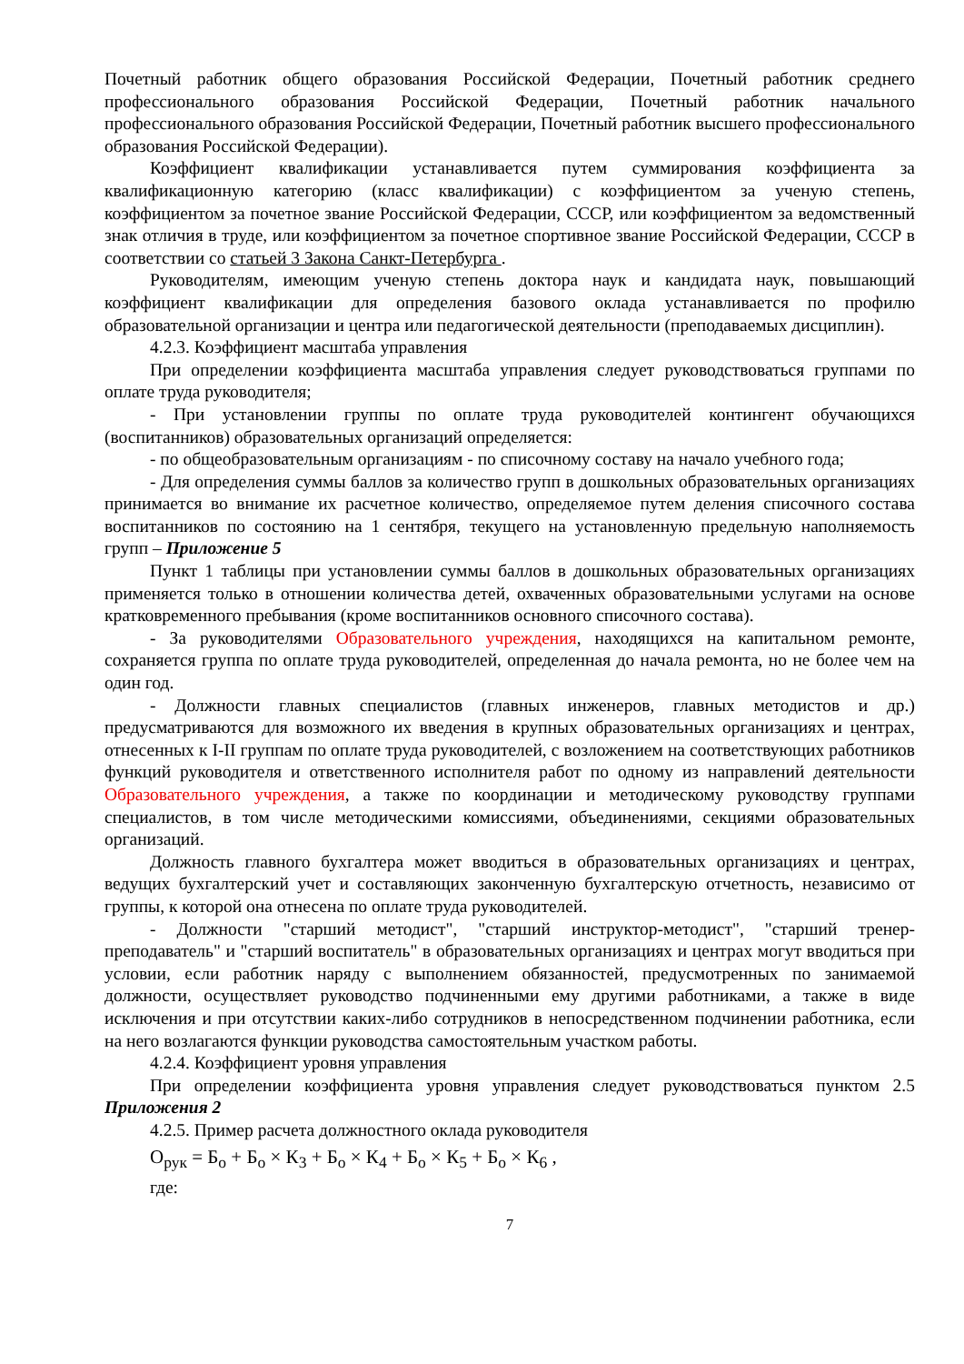Почетный работник общего образования Российской Федерации, Почетный работник среднего профессионального образования Российской Федерации, Почетный работник начального профессионального образования Российской Федерации, Почетный работник высшего профессионального образования Российской Федерации).
Коэффициент квалификации устанавливается путем суммирования коэффициента за квалификационную категорию (класс квалификации) с коэффициентом за ученую степень, коэффициентом за почетное звание Российской Федерации, СССР, или коэффициентом за ведомственный знак отличия в труде, или коэффициентом за почетное спортивное звание Российской Федерации, СССР в соответствии со статьей 3 Закона Санкт-Петербурга .
Руководителям, имеющим ученую степень доктора наук и кандидата наук, повышающий коэффициент квалификации для определения базового оклада устанавливается по профилю образовательной организации и центра или педагогической деятельности (преподаваемых дисциплин).
4.2.3. Коэффициент масштаба управления
При определении коэффициента масштаба управления следует руководствоваться группами по оплате труда руководителя;
- При установлении группы по оплате труда руководителей контингент обучающихся (воспитанников) образовательных организаций определяется:
- по общеобразовательным организациям - по списочному составу на начало учебного года;
- Для определения суммы баллов за количество групп в дошкольных образовательных организациях принимается во внимание их расчетное количество, определяемое путем деления списочного состава воспитанников по состоянию на 1 сентября, текущего на установленную предельную наполняемость групп – Приложение 5
Пункт 1 таблицы при установлении суммы баллов в дошкольных образовательных организациях применяется только в отношении количества детей, охваченных образовательными услугами на основе кратковременного пребывания (кроме воспитанников основного списочного состава).
- За руководителями Образовательного учреждения, находящихся на капитальном ремонте, сохраняется группа по оплате труда руководителей, определенная до начала ремонта, но не более чем на один год.
- Должности главных специалистов (главных инженеров, главных методистов и др.) предусматриваются для возможного их введения в крупных образовательных организациях и центрах, отнесенных к I-II группам по оплате труда руководителей, с возложением на соответствующих работников функций руководителя и ответственного исполнителя работ по одному из направлений деятельности Образовательного учреждения, а также по координации и методическому руководству группами специалистов, в том числе методическими комиссиями, объединениями, секциями образовательных организаций.
Должность главного бухгалтера может вводиться в образовательных организациях и центрах, ведущих бухгалтерский учет и составляющих законченную бухгалтерскую отчетность, независимо от группы, к которой она отнесена по оплате труда руководителей.
- Должности "старший методист", "старший инструктор-методист", "старший тренер-преподаватель" и "старший воспитатель" в образовательных организациях и центрах могут вводиться при условии, если работник наряду с выполнением обязанностей, предусмотренных по занимаемой должности, осуществляет руководство подчиненными ему другими работниками, а также в виде исключения и при отсутствии каких-либо сотрудников в непосредственном подчинении работника, если на него возлагаются функции руководства самостоятельным участком работы.
4.2.4. Коэффициент уровня управления
При определении коэффициента уровня управления следует руководствоваться пунктом 2.5 Приложения 2
4.2.5. Пример расчета должностного оклада руководителя
О<sub>рук</sub> = Б<sub>о</sub> + Б<sub>о</sub> × К<sub>3</sub> + Б<sub>о</sub> × К<sub>4</sub> + Б<sub>о</sub> × К<sub>5</sub> + Б<sub>о</sub> × К<sub>6</sub> ,
где:
7